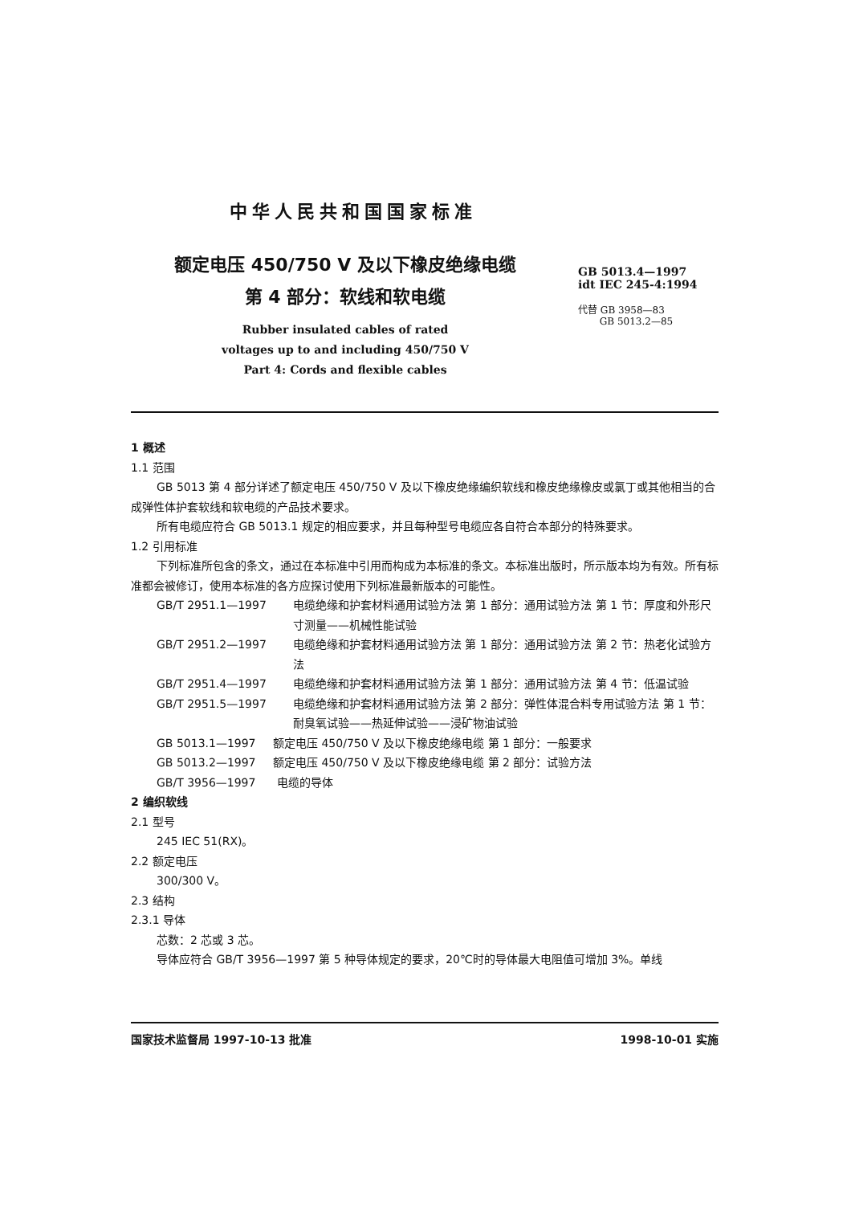中华人民共和国国家标准
额定电压 450/750 V 及以下橡皮绝缘电缆
第 4 部分：软线和软电缆
Rubber insulated cables of rated
voltages up to and including 450/750 V
Part 4: Cords and flexible cables
GB 5013.4—1997
idt IEC 245-4:1994
代替 GB 3958—83
GB 5013.2—85
1 概述
1.1 范围
GB 5013 第 4 部分详述了额定电压 450/750 V 及以下橡皮绝缘编织软线和橡皮绝缘橡皮或氯丁或其他相当的合成弹性体护套软线和软电缆的产品技术要求。
所有电缆应符合 GB 5013.1 规定的相应要求，并且每种型号电缆应各自符合本部分的特殊要求。
1.2 引用标准
下列标准所包含的条文，通过在本标准中引用而构成为本标准的条文。本标准出版时，所示版本均为有效。所有标准都会被修订，使用本标准的各方应探讨使用下列标准最新版本的可能性。
GB/T 2951.1—1997 电缆绝缘和护套材料通用试验方法 第 1 部分：通用试验方法 第 1 节：厚度和外形尺寸测量——机械性能试验
GB/T 2951.2—1997 电缆绝缘和护套材料通用试验方法 第 1 部分：通用试验方法 第 2 节：热老化试验方法
GB/T 2951.4—1997 电缆绝缘和护套材料通用试验方法 第 1 部分：通用试验方法 第 4 节：低温试验
GB/T 2951.5—1997 电缆绝缘和护套材料通用试验方法 第 2 部分：弹性体混合料专用试验方法 第 1 节：耐臭氧试验——热延伸试验——浸矿物油试验
GB 5013.1—1997 额定电压 450/750 V 及以下橡皮绝缘电缆 第 1 部分：一般要求
GB 5013.2—1997 额定电压 450/750 V 及以下橡皮绝缘电缆 第 2 部分：试验方法
GB/T 3956—1997 电缆的导体
2 编织软线
2.1 型号
245 IEC 51(RX)。
2.2 额定电压
300/300 V。
2.3 结构
2.3.1 导体
芯数：2 芯或 3 芯。
导体应符合 GB/T 3956—1997 第 5 种导体规定的要求，20℃时的导体最大电阻值可增加 3%。单线
国家技术监督局 1997-10-13 批准 1998-10-01 实施